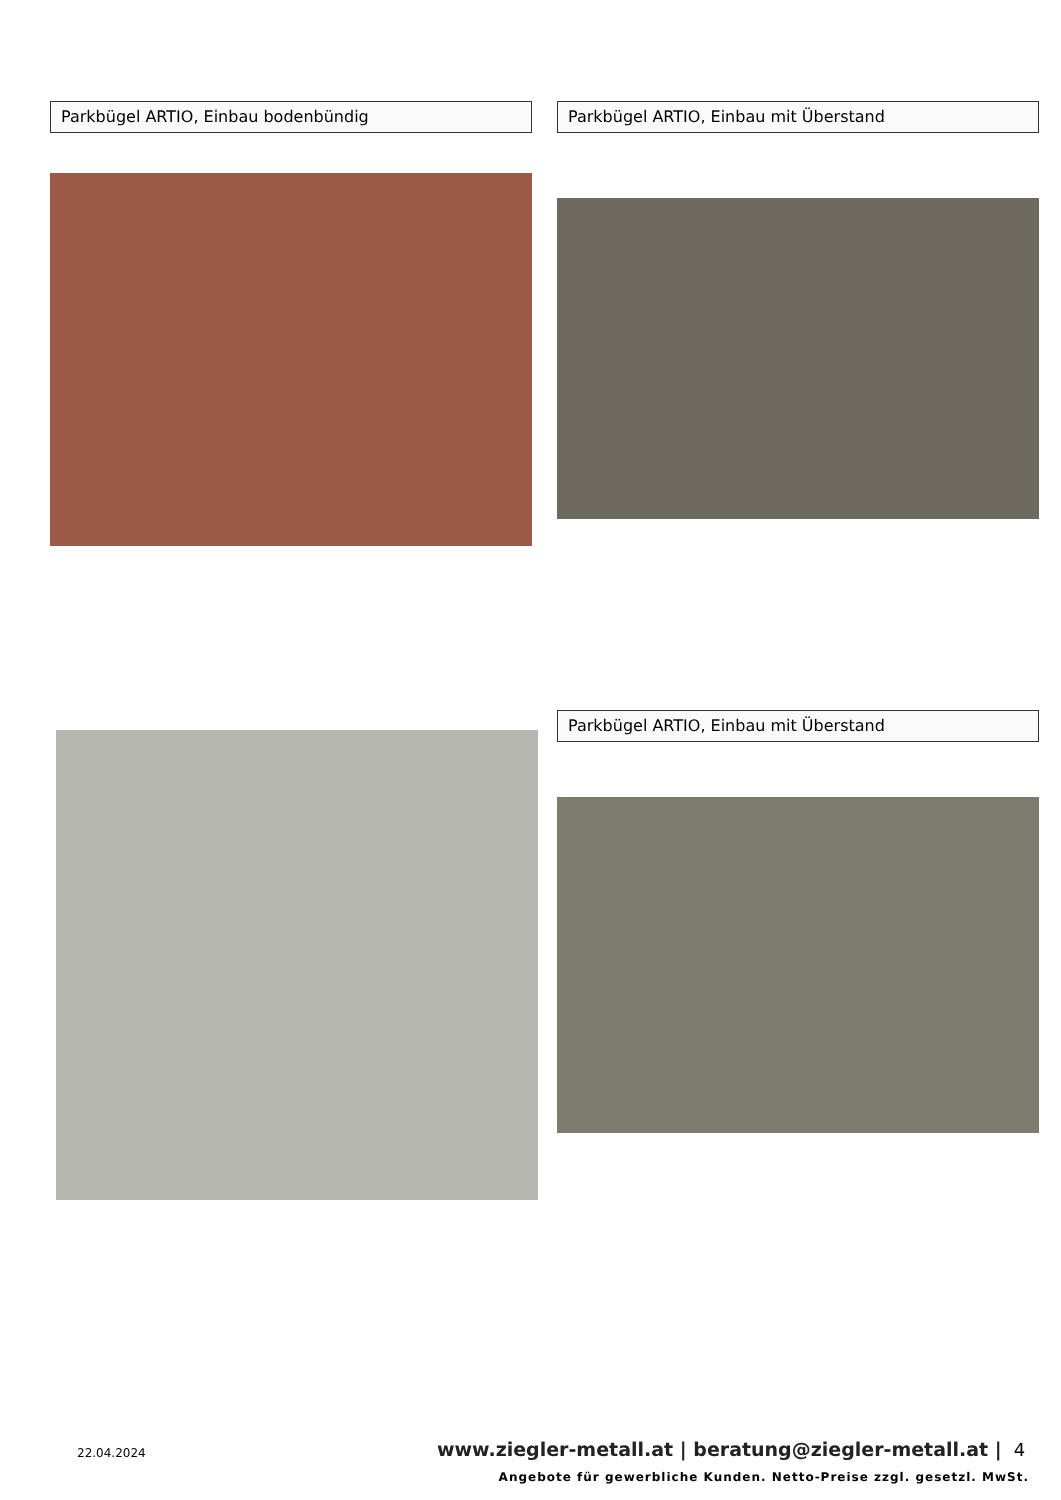Parkbügel ARTIO, Einbau bodenbündig Parkbügel ARTIO, Einbau mit Überstand
Parkbügel ARTIO, Einbau mit Überstand
22.04.2024
www.ziegler-metall.at | beratung@ziegler-metall.at |
4
Angebote für gewerbliche Kunden. Netto-Preise zzgl. gesetzl. MwSt.